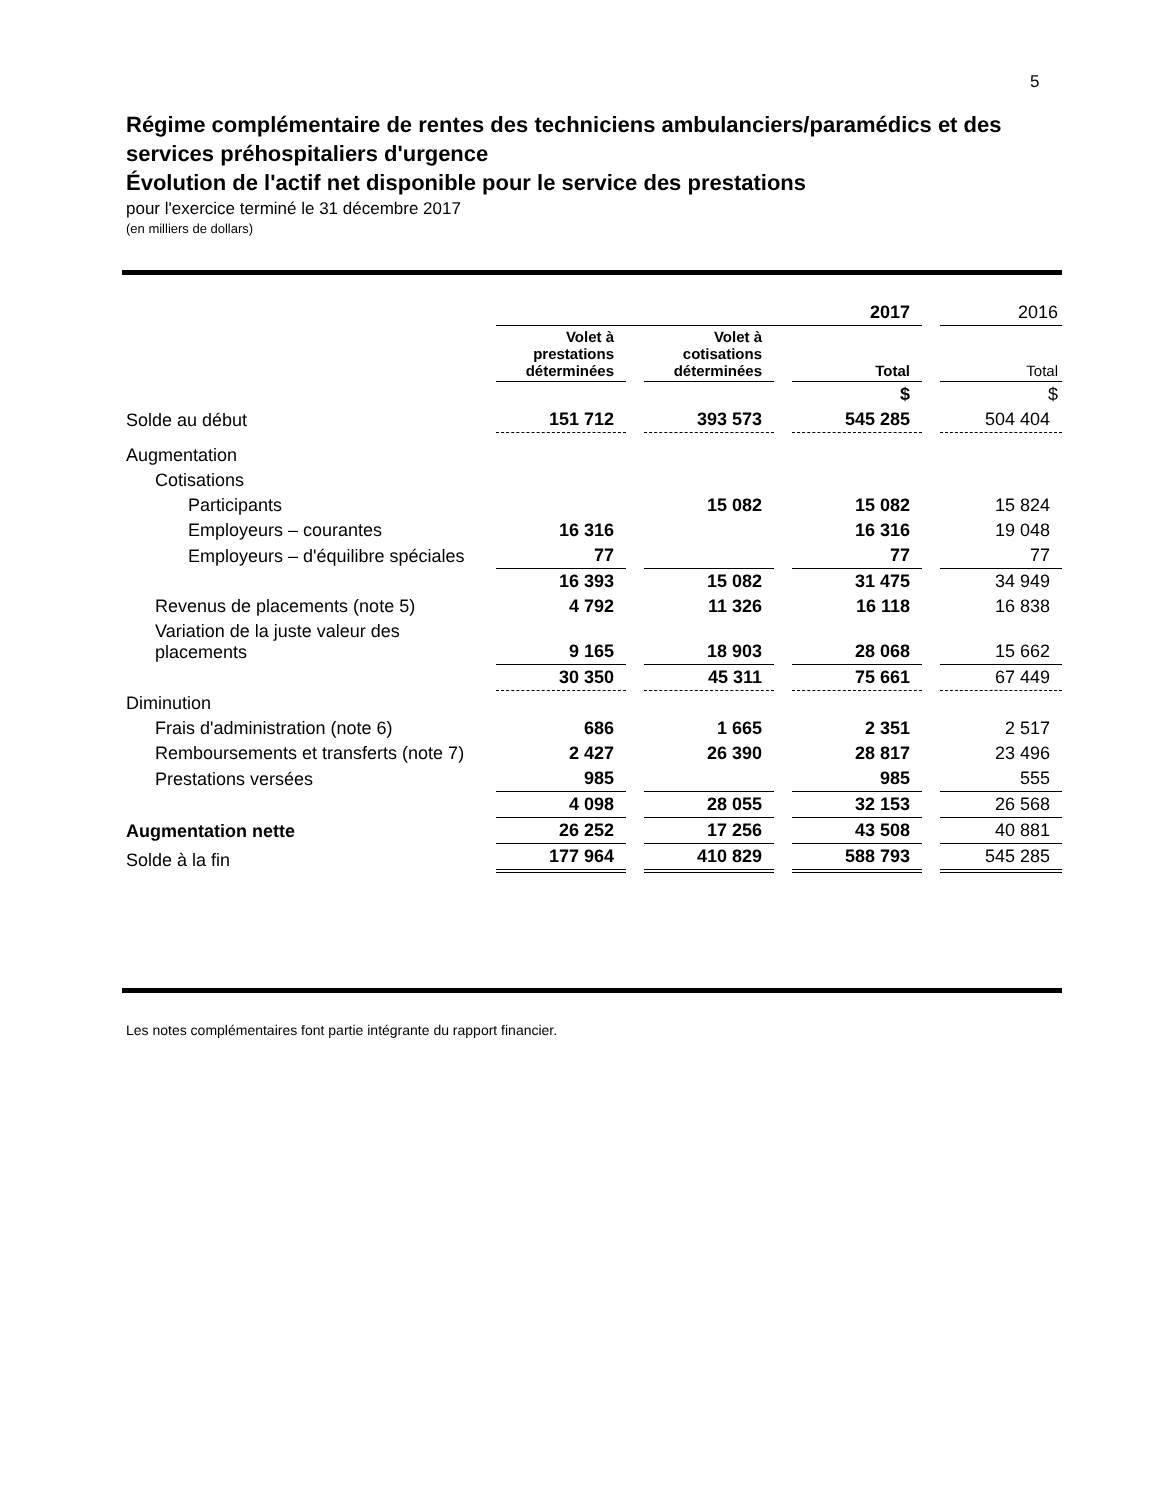5
Régime complémentaire de rentes des techniciens ambulanciers/paramédics et des services préhospitaliers d'urgence
Évolution de l'actif net disponible pour le service des prestations
pour l'exercice terminé le 31 décembre 2017
(en milliers de dollars)
| | 2017 | | | | | | 2016 |
| | Volet à prestations déterminées | | Volet à cotisations déterminées | | Total | | Total |
| | | | | | $ | | $ |
| Solde au début | 151 712 | | 393 573 | | 545 285 | | 504 404 |
| Augmentation | | | | | | | |
| Cotisations | | | | | | | |
| Participants | | | 15 082 | | 15 082 | | 15 824 |
| Employeurs – courantes | 16 316 | | | | 16 316 | | 19 048 |
| Employeurs – d'équilibre spéciales | 77 | | | | 77 | | 77 |
| | 16 393 | | 15 082 | | 31 475 | | 34 949 |
| Revenus de placements (note 5) | 4 792 | | 11 326 | | 16 118 | | 16 838 |
| Variation de la juste valeur des placements | 9 165 | | 18 903 | | 28 068 | | 15 662 |
| | 30 350 | | 45 311 | | 75 661 | | 67 449 |
| Diminution | | | | | | | |
| Frais d'administration (note 6) | 686 | | 1 665 | | 2 351 | | 2 517 |
| Remboursements et transferts (note 7) | 2 427 | | 26 390 | | 28 817 | | 23 496 |
| Prestations versées | 985 | | | | 985 | | 555 |
| | 4 098 | | 28 055 | | 32 153 | | 26 568 |
| Augmentation nette | 26 252 | | 17 256 | | 43 508 | | 40 881 |
| Solde à la fin | 177 964 | | 410 829 | | 588 793 | | 545 285 |
Les notes complémentaires font partie intégrante du rapport financier.